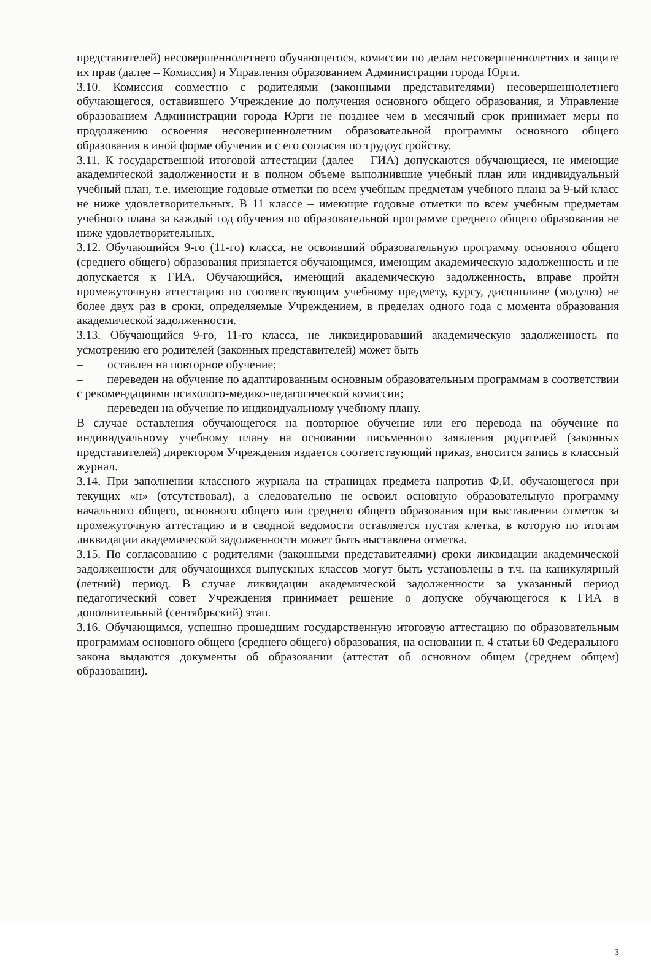представителей) несовершеннолетнего обучающегося, комиссии по делам несовершеннолетних и защите их прав (далее – Комиссия) и Управления образованием Администрации города Юрги.
3.10. Комиссия совместно с родителями (законными представителями) несовершеннолетнего обучающегося, оставившего Учреждение до получения основного общего образования, и Управление образованием Администрации города Юрги не позднее чем в месячный срок принимает меры по продолжению освоения несовершеннолетним образовательной программы основного общего образования в иной форме обучения и с его согласия по трудоустройству.
3.11. К государственной итоговой аттестации (далее – ГИА) допускаются обучающиеся, не имеющие академической задолженности и в полном объеме выполнившие учебный план или индивидуальный учебный план, т.е. имеющие годовые отметки по всем учебным предметам учебного плана за 9-ый класс не ниже удовлетворительных. В 11 классе – имеющие годовые отметки по всем учебным предметам учебного плана за каждый год обучения по образовательной программе среднего общего образования не ниже удовлетворительных.
3.12. Обучающийся 9-го (11-го) класса, не освоивший образовательную программу основного общего (среднего общего) образования признается обучающимся, имеющим академическую задолженность и не допускается к ГИА. Обучающийся, имеющий академическую задолженность, вправе пройти промежуточную аттестацию по соответствующим учебному предмету, курсу, дисциплине (модулю) не более двух раз в сроки, определяемые Учреждением, в пределах одного года с момента образования академической задолженности.
3.13. Обучающийся 9-го, 11-го класса, не ликвидировавший академическую задолженность по усмотрению его родителей (законных представителей) может быть
– оставлен на повторное обучение;
– переведен на обучение по адаптированным основным образовательным программам в соответствии с рекомендациями психолого-медико-педагогической комиссии;
– переведен на обучение по индивидуальному учебному плану.
В случае оставления обучающегося на повторное обучение или его перевода на обучение по индивидуальному учебному плану на основании письменного заявления родителей (законных представителей) директором Учреждения издается соответствующий приказ, вносится запись в классный журнал.
3.14. При заполнении классного журнала на страницах предмета напротив Ф.И. обучающегося при текущих «н» (отсутствовал), а следовательно не освоил основную образовательную программу начального общего, основного общего или среднего общего образования при выставлении отметок за промежуточную аттестацию и в сводной ведомости оставляется пустая клетка, в которую по итогам ликвидации академической задолженности может быть выставлена отметка.
3.15. По согласованию с родителями (законными представителями) сроки ликвидации академической задолженности для обучающихся выпускных классов могут быть установлены в т.ч. на каникулярный (летний) период. В случае ликвидации академической задолженности за указанный период педагогический совет Учреждения принимает решение о допуске обучающегося к ГИА в дополнительный (сентябрьский) этап.
3.16. Обучающимся, успешно прошедшим государственную итоговую аттестацию по образовательным программам основного общего (среднего общего) образования, на основании п. 4 статьи 60 Федерального закона выдаются документы об образовании (аттестат об основном общем (среднем общем) образовании).
3